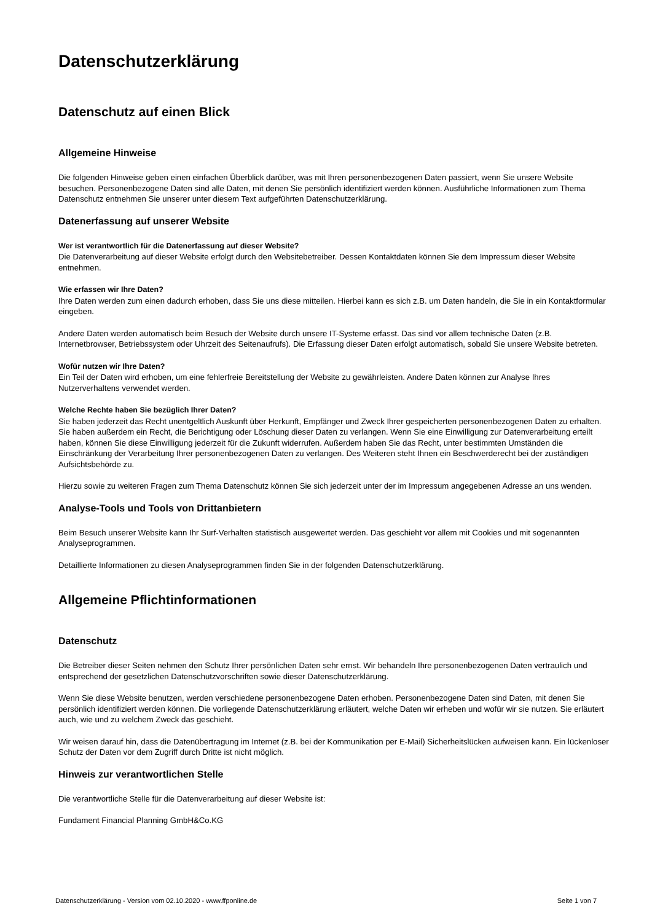Datenschutzerklärung
Datenschutz auf einen Blick
Allgemeine Hinweise
Die folgenden Hinweise geben einen einfachen Überblick darüber, was mit Ihren personenbezogenen Daten passiert, wenn Sie unsere Website besuchen. Personenbezogene Daten sind alle Daten, mit denen Sie persönlich identifiziert werden können. Ausführliche Informationen zum Thema Datenschutz entnehmen Sie unserer unter diesem Text aufgeführten Datenschutzerklärung.
Datenerfassung auf unserer Website
Wer ist verantwortlich für die Datenerfassung auf dieser Website?
Die Datenverarbeitung auf dieser Website erfolgt durch den Websitebetreiber. Dessen Kontaktdaten können Sie dem Impressum dieser Website entnehmen.
Wie erfassen wir Ihre Daten?
Ihre Daten werden zum einen dadurch erhoben, dass Sie uns diese mitteilen. Hierbei kann es sich z.B. um Daten handeln, die Sie in ein Kontaktformular eingeben.
Andere Daten werden automatisch beim Besuch der Website durch unsere IT-Systeme erfasst. Das sind vor allem technische Daten (z.B. Internetbrowser, Betriebssystem oder Uhrzeit des Seitenaufrufs). Die Erfassung dieser Daten erfolgt automatisch, sobald Sie unsere Website betreten.
Wofür nutzen wir Ihre Daten?
Ein Teil der Daten wird erhoben, um eine fehlerfreie Bereitstellung der Website zu gewährleisten. Andere Daten können zur Analyse Ihres Nutzerverhaltens verwendet werden.
Welche Rechte haben Sie bezüglich Ihrer Daten?
Sie haben jederzeit das Recht unentgeltlich Auskunft über Herkunft, Empfänger und Zweck Ihrer gespeicherten personenbezogenen Daten zu erhalten. Sie haben außerdem ein Recht, die Berichtigung oder Löschung dieser Daten zu verlangen. Wenn Sie eine Einwilligung zur Datenverarbeitung erteilt haben, können Sie diese Einwilligung jederzeit für die Zukunft widerrufen. Außerdem haben Sie das Recht, unter bestimmten Umständen die Einschränkung der Verarbeitung Ihrer personenbezogenen Daten zu verlangen. Des Weiteren steht Ihnen ein Beschwerderecht bei der zuständigen Aufsichtsbehörde zu.
Hierzu sowie zu weiteren Fragen zum Thema Datenschutz können Sie sich jederzeit unter der im Impressum angegebenen Adresse an uns wenden.
Analyse-Tools und Tools von Drittanbietern
Beim Besuch unserer Website kann Ihr Surf-Verhalten statistisch ausgewertet werden. Das geschieht vor allem mit Cookies und mit sogenannten Analyseprogrammen.
Detaillierte Informationen zu diesen Analyseprogrammen finden Sie in der folgenden Datenschutzerklärung.
Allgemeine Pflichtinformationen
Datenschutz
Die Betreiber dieser Seiten nehmen den Schutz Ihrer persönlichen Daten sehr ernst. Wir behandeln Ihre personenbezogenen Daten vertraulich und entsprechend der gesetzlichen Datenschutzvorschriften sowie dieser Datenschutzerklärung.
Wenn Sie diese Website benutzen, werden verschiedene personenbezogene Daten erhoben. Personenbezogene Daten sind Daten, mit denen Sie persönlich identifiziert werden können. Die vorliegende Datenschutzerklärung erläutert, welche Daten wir erheben und wofür wir sie nutzen. Sie erläutert auch, wie und zu welchem Zweck das geschieht.
Wir weisen darauf hin, dass die Datenübertragung im Internet (z.B. bei der Kommunikation per E-Mail) Sicherheitslücken aufweisen kann. Ein lückenloser Schutz der Daten vor dem Zugriff durch Dritte ist nicht möglich.
Hinweis zur verantwortlichen Stelle
Die verantwortliche Stelle für die Datenverarbeitung auf dieser Website ist:
Fundament Financial Planning GmbH&Co.KG
Datenschutzerklärung - Version vom 02.10.2020 - www.ffponline.de Seite 1 von 7